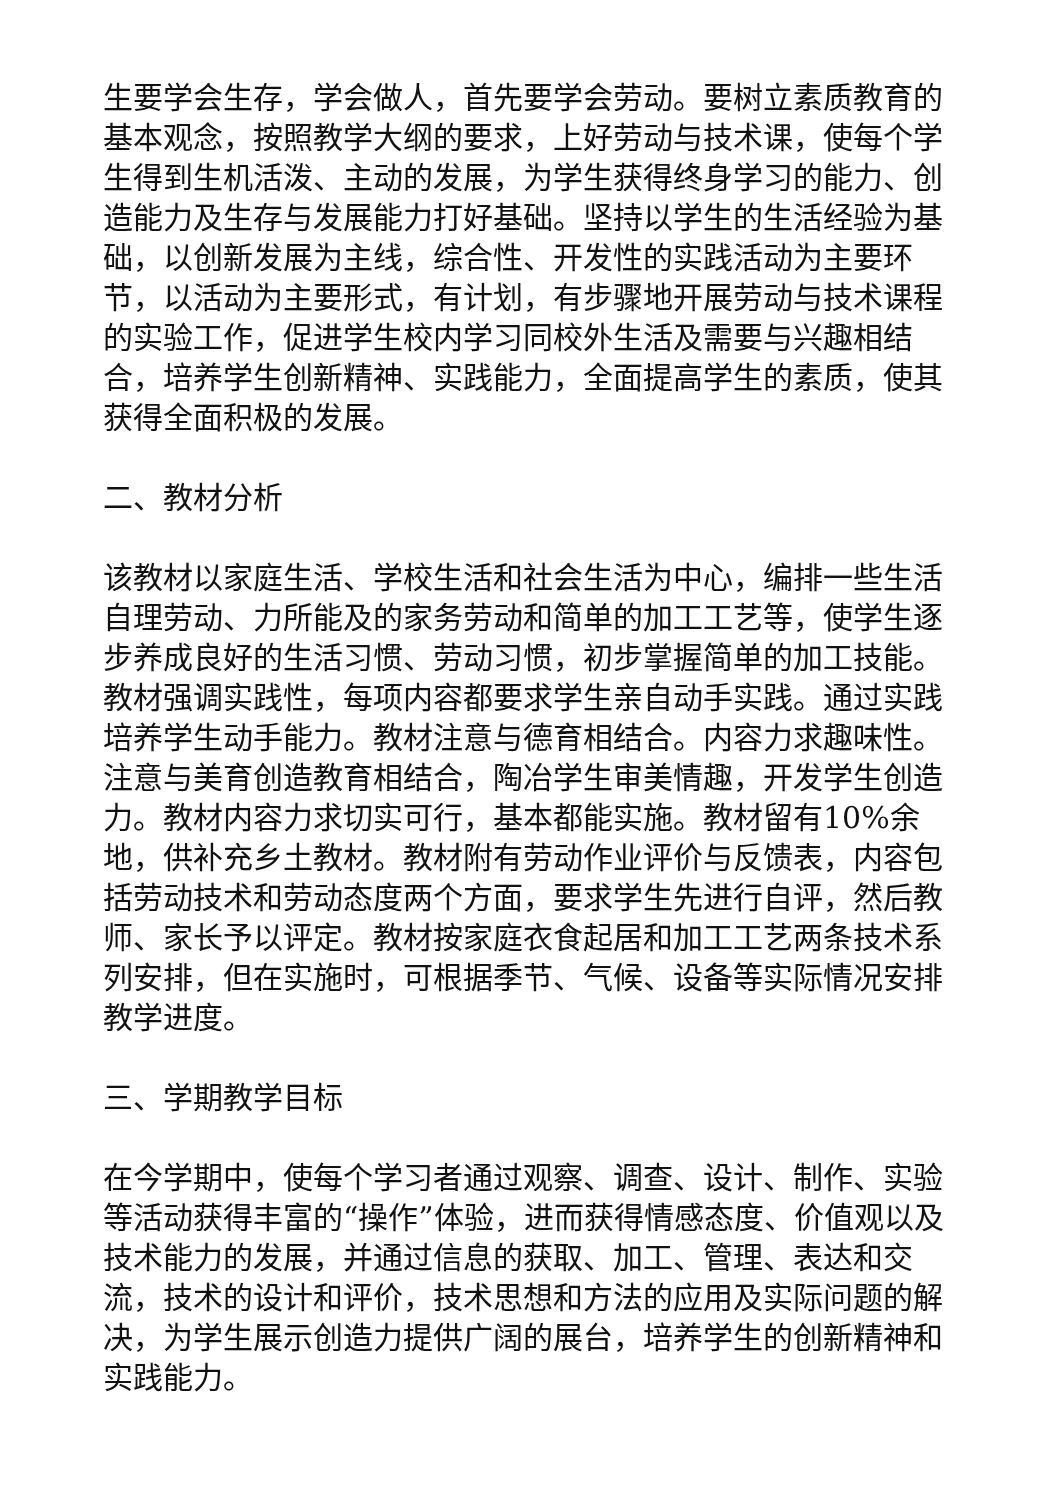生要学会生存，学会做人，首先要学会劳动。要树立素质教育的基本观念，按照教学大纲的要求，上好劳动与技术课，使每个学生得到生机活泼、主动的发展，为学生获得终身学习的能力、创造能力及生存与发展能力打好基础。坚持以学生的生活经验为基础，以创新发展为主线，综合性、开发性的实践活动为主要环节，以活动为主要形式，有计划，有步骤地开展劳动与技术课程的实验工作，促进学生校内学习同校外生活及需要与兴趣相结合，培养学生创新精神、实践能力，全面提高学生的素质，使其获得全面积极的发展。
二、教材分析
该教材以家庭生活、学校生活和社会生活为中心，编排一些生活自理劳动、力所能及的家务劳动和简单的加工工艺等，使学生逐步养成良好的生活习惯、劳动习惯，初步掌握简单的加工技能。教材强调实践性，每项内容都要求学生亲自动手实践。通过实践培养学生动手能力。教材注意与德育相结合。内容力求趣味性。注意与美育创造教育相结合，陶冶学生审美情趣，开发学生创造力。教材内容力求切实可行，基本都能实施。教材留有10%余地，供补充乡土教材。教材附有劳动作业评价与反馈表，内容包括劳动技术和劳动态度两个方面，要求学生先进行自评，然后教师、家长予以评定。教材按家庭衣食起居和加工工艺两条技术系列安排，但在实施时，可根据季节、气候、设备等实际情况安排教学进度。
三、学期教学目标
在今学期中，使每个学习者通过观察、调查、设计、制作、实验等活动获得丰富的“操作”体验，进而获得情感态度、价值观以及技术能力的发展，并通过信息的获取、加工、管理、表达和交流，技术的设计和评价，技术思想和方法的应用及实际问题的解决，为学生展示创造力提供广阔的展台，培养学生的创新精神和实践能力。